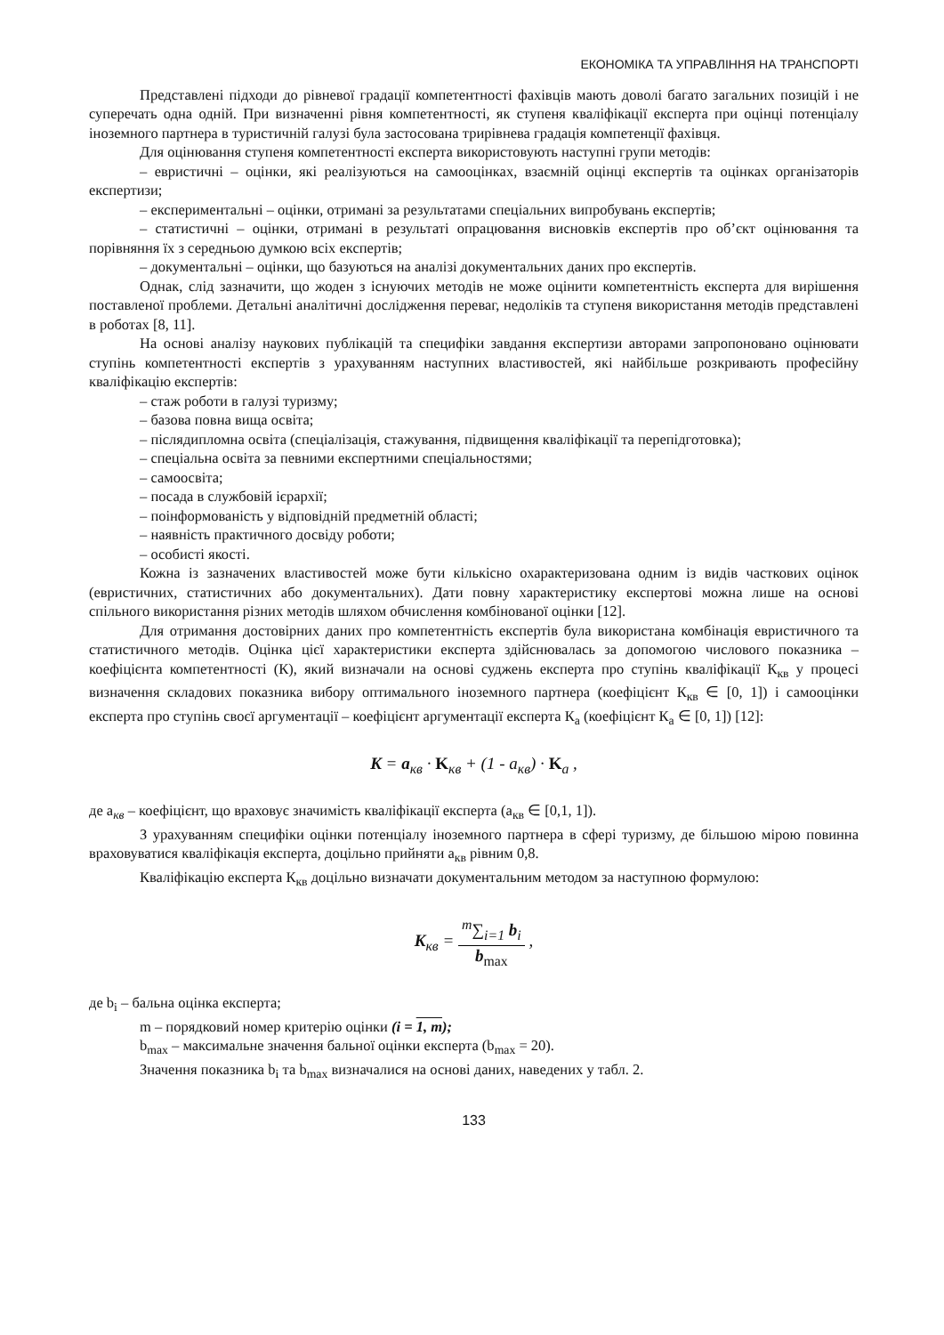ЕКОНОМІКА ТА УПРАВЛІННЯ НА ТРАНСПОРТІ
Представлені підходи до рівневої градації компетентності фахівців мають доволі багато загальних позицій і не суперечать одна одній. При визначенні рівня компетентності, як ступеня кваліфікації експерта при оцінці потенціалу іноземного партнера в туристичній галузі була застосована трирівнева градація компетенції фахівця.
Для оцінювання ступеня компетентності експерта використовують наступні групи методів:
– евристичні – оцінки, які реалізуються на самооцінках, взаємній оцінці експертів та оцінках організаторів експертизи;
– експериментальні – оцінки, отримані за результатами спеціальних випробувань експертів;
– статистичні – оцінки, отримані в результаті опрацювання висновків експертів про об’єкт оцінювання та порівняння їх з середньою думкою всіх експертів;
– документальні – оцінки, що базуються на аналізі документальних даних про експертів.
Однак, слід зазначити, що жоден з існуючих методів не може оцінити компетентність експерта для вирішення поставленої проблеми. Детальні аналітичні дослідження переваг, недоліків та ступеня використання методів представлені в роботах [8, 11].
На основі аналізу наукових публікацій та специфіки завдання експертизи авторами запропоновано оцінювати ступінь компетентності експертів з урахуванням наступних властивостей, які найбільше розкривають професійну кваліфікацію експертів:
– стаж роботи в галузі туризму;
– базова повна вища освіта;
– післядипломна освіта (спеціалізація, стажування, підвищення кваліфікації та перепідготовка);
– спеціальна освіта за певними експертними спеціальностями;
– самоосвіта;
– посада в службовій ієрархії;
– поінформованість у відповідній предметній області;
– наявність практичного досвіду роботи;
– особисті якості.
Кожна із зазначених властивостей може бути кількісно охарактеризована одним із видів часткових оцінок (евристичних, статистичних або документальних). Дати повну характеристику експертові можна лише на основі спільного використання різних методів шляхом обчислення комбінованої оцінки [12].
Для отримання достовірних даних про компетентність експертів була використана комбінація евристичного та статистичного методів. Оцінка цієї характеристики експерта здійснювалась за допомогою числового показника – коефіцієнта компетентності (К), який визначали на основі суджень експерта про ступінь кваліфікації К<sub>кв</sub> у процесі визначення складових показника вибору оптимального іноземного партнера (коефіцієнт К<sub>кв</sub> ∈ [0, 1]) і самооцінки експерта про ступінь своєї аргументації – коефіцієнт аргументації експерта К<sub>а</sub> (коефіцієнт К<sub>а</sub> ∈ [0, 1]) [12]:
K = a<sub>кв</sub> · K<sub>кв</sub> + (1 - a<sub>кв</sub>) · K<sub>а</sub> ,
де a<sub>кв</sub> – коефіцієнт, що враховує значимість кваліфікації експерта (a<sub>кв</sub> ∈ [0,1, 1]).
З урахуванням специфіки оцінки потенціалу іноземного партнера в сфері туризму, де більшою мірою повинна враховуватися кваліфікація експерта, доцільно прийняти a<sub>кв</sub> рівним 0,8.
Кваліфікацію експерта К<sub>кв</sub> доцільно визначати документальним методом за наступною формулою:
K<sub>кв</sub> = <sup>m</sup>∑<sub>i=1</sub> b<sub>i</sub> b<sub>max</sub> ,
де b<sub>i</sub> – бальна оцінка експерта;
m – порядковий номер критерію оцінки (i = 1, m);
b<sub>max</sub> – максимальне значення бальної оцінки експерта (b<sub>max</sub> = 20).
Значення показника b<sub>i</sub> та b<sub>max</sub> визначалися на основі даних, наведених у табл. 2.
133